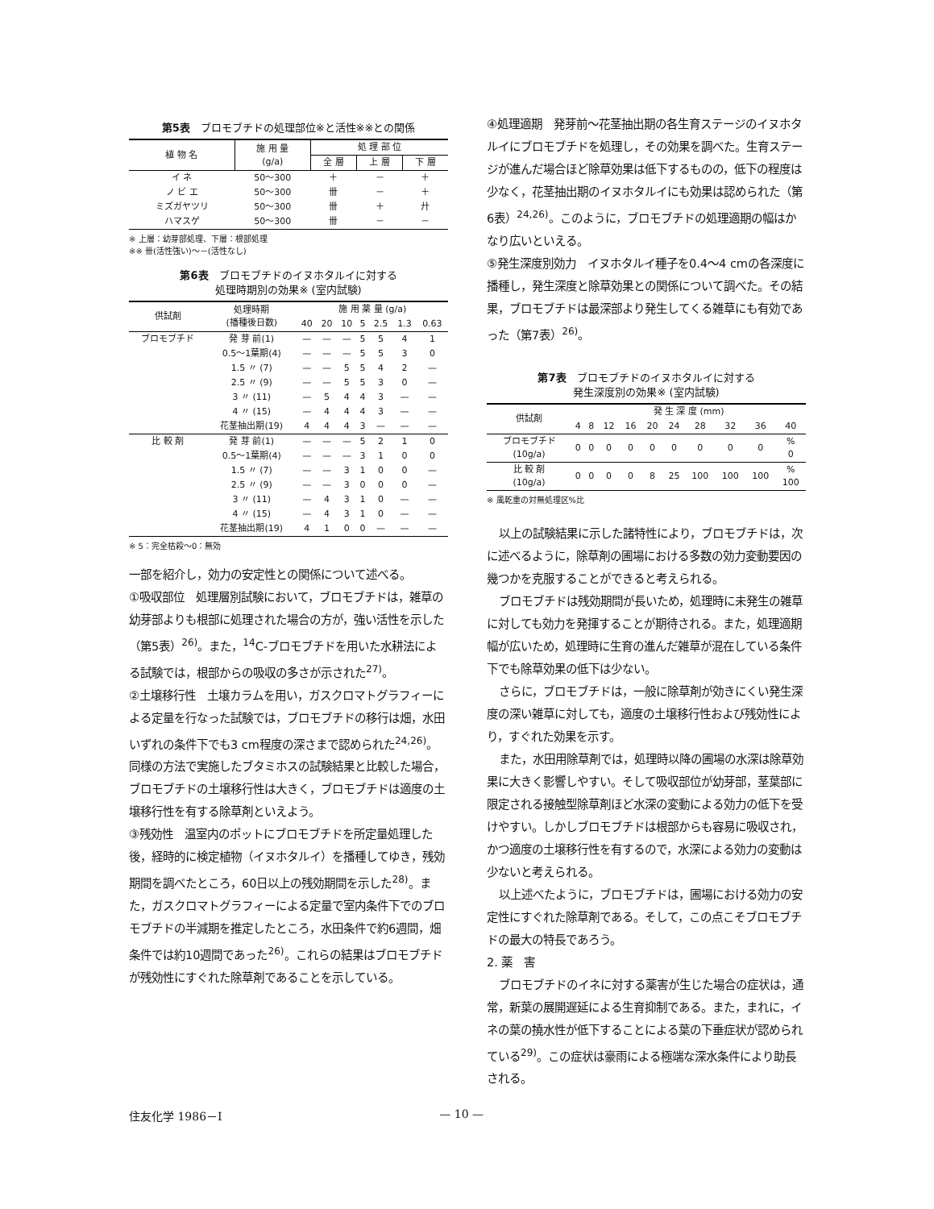第5表　ブロモブチドの処理部位※と活性※※との関係
| 植 物 名 | 施 用 量 (g/a) | 処 理 部 位 | | |
| --- | --- | --- | --- | --- |
| | | 全 層 | 上 層 | 下 層 |
| イ ネ | 50～300 | ＋ | － | ＋ |
| ノ ビ エ | 50～300 | 卌 | － | ＋ |
| ミズガヤツリ | 50～300 | 卌 | ＋ | 廾 |
| ハマスゲ | 50～300 | 卌 | － | － |
※ 上層：幼芽部処理、下層：根部処理
※※ 卌(活性強い)～－(活性なし)
第6表　ブロモブチドのイヌホタルイに対する
処理時期別の効果※ (室内試験)
| 供試剤 | 処理時期 (播種後日数) | 施 用 薬 量 (g/a) | | | | | | |
| --- | --- | --- | --- | --- | --- | --- | --- | --- |
| | | 40 | 20 | 10 | 5 | 2.5 | 1.3 | 0.63 |
| ブロモブチド | 発 芽 前(1) | — | — | — | 5 | 5 | 4 | 1 |
| | 0.5～1葉期(4) | — | — | — | 5 | 5 | 3 | 0 |
| | 1.5 〃 (7) | — | — | 5 | 5 | 4 | 2 | — |
| | 2.5 〃 (9) | — | — | 5 | 5 | 3 | 0 | — |
| | 3 〃 (11) | — | 5 | 4 | 4 | 3 | — | — |
| | 4 〃 (15) | — | 4 | 4 | 4 | 3 | — | — |
| | 花茎抽出期(19) | 4 | 4 | 4 | 3 | — | — | — |
| 比 較 剤 | 発 芽 前(1) | — | — | — | 5 | 2 | 1 | 0 |
| | 0.5～1葉期(4) | — | — | — | 3 | 1 | 0 | 0 |
| | 1.5 〃 (7) | — | — | 3 | 1 | 0 | 0 | — |
| | 2.5 〃 (9) | — | — | 3 | 0 | 0 | 0 | — |
| | 3 〃 (11) | — | 4 | 3 | 1 | 0 | — | — |
| | 4 〃 (15) | — | 4 | 3 | 1 | 0 | — | — |
| | 花茎抽出期(19) | 4 | 1 | 0 | 0 | — | — | — |
※ 5：完全枯殺～0：無効
一部を紹介し，効力の安定性との関係について述べる。
①吸収部位　処理層別試験において，ブロモブチドは，雑草の幼芽部よりも根部に処理された場合の方が，強い活性を示した（第5表）<sup>26)</sup>。また，<sup>14</sup>C-ブロモブチドを用いた水耕法による試験では，根部からの吸収の多さが示された<sup>27)</sup>。
②土壌移行性　土壌カラムを用い，ガスクロマトグラフィーによる定量を行なった試験では，ブロモブチドの移行は畑，水田いずれの条件下でも3 cm程度の深さまで認められた<sup>24,26)</sup>。同様の方法で実施したブタミホスの試験結果と比較した場合，ブロモブチドの土壌移行性は大きく，ブロモブチドは適度の土壌移行性を有する除草剤といえよう。
③残効性　温室内のポットにブロモブチドを所定量処理した後，経時的に検定植物（イヌホタルイ）を播種してゆき，残効期間を調べたところ，60日以上の残効期間を示した<sup>28)</sup>。また，ガスクロマトグラフィーによる定量で室内条件下でのブロモブチドの半減期を推定したところ，水田条件で約6週間，畑条件では約10週間であった<sup>26)</sup>。これらの結果はブロモブチドが残効性にすぐれた除草剤であることを示している。
④処理適期　発芽前～花茎抽出期の各生育ステージのイヌホタルイにブロモブチドを処理し，その効果を調べた。生育ステージが進んだ場合ほど除草効果は低下するものの，低下の程度は少なく，花茎抽出期のイヌホタルイにも効果は認められた（第6表）<sup>24,26)</sup>。このように，ブロモブチドの処理適期の幅はかなり広いといえる。
⑤発生深度別効力　イヌホタルイ種子を0.4～4 cmの各深度に播種し，発生深度と除草効果との関係について調べた。その結果，ブロモブチドは最深部より発生してくる雑草にも有効であった（第7表）<sup>26)</sup>。
第7表　ブロモブチドのイヌホタルイに対する
発生深度別の効果※ (室内試験)
| 供試剤 | 発 生 深 度 (mm) | | | | | | | | | |
| --- | --- | --- | --- | --- | --- | --- | --- | --- | --- | --- |
| | 4 | 8 | 12 | 16 | 20 | 24 | 28 | 32 | 36 | 40 |
| ブロモブチド (10g/a) | 0 | 0 | 0 | 0 | 0 | 0 | 0 | 0 | 0 | % 0 |
| 比 較 剤 (10g/a) | 0 | 0 | 0 | 0 | 8 | 25 | 100 | 100 | 100 | % 100 |
※ 風乾重の対無処理区%比
以上の試験結果に示した諸特性により，ブロモブチドは，次に述べるように，除草剤の圃場における多数の効力変動要因の幾つかを克服することができると考えられる。
ブロモブチドは残効期間が長いため，処理時に未発生の雑草に対しても効力を発揮することが期待される。また，処理適期幅が広いため，処理時に生育の進んだ雑草が混在している条件下でも除草効果の低下は少ない。
さらに，ブロモブチドは，一般に除草剤が効きにくい発生深度の深い雑草に対しても，適度の土壌移行性および残効性により，すぐれた効果を示す。
また，水田用除草剤では，処理時以降の圃場の水深は除草効果に大きく影響しやすい。そして吸収部位が幼芽部，茎葉部に限定される接触型除草剤ほど水深の変動による効力の低下を受けやすい。しかしブロモブチドは根部からも容易に吸収され，かつ適度の土壌移行性を有するので，水深による効力の変動は少ないと考えられる。
以上述べたように，ブロモブチドは，圃場における効力の安定性にすぐれた除草剤である。そして，この点こそブロモブチドの最大の特長であろう。
2. 薬　害
ブロモブチドのイネに対する薬害が生じた場合の症状は，通常，新葉の展開遅延による生育抑制である。また，まれに，イネの葉の撓水性が低下することによる葉の下垂症状が認められている<sup>29)</sup>。この症状は豪雨による極端な深水条件により助長される。
住友化学 1986－Ⅰ — 10 —